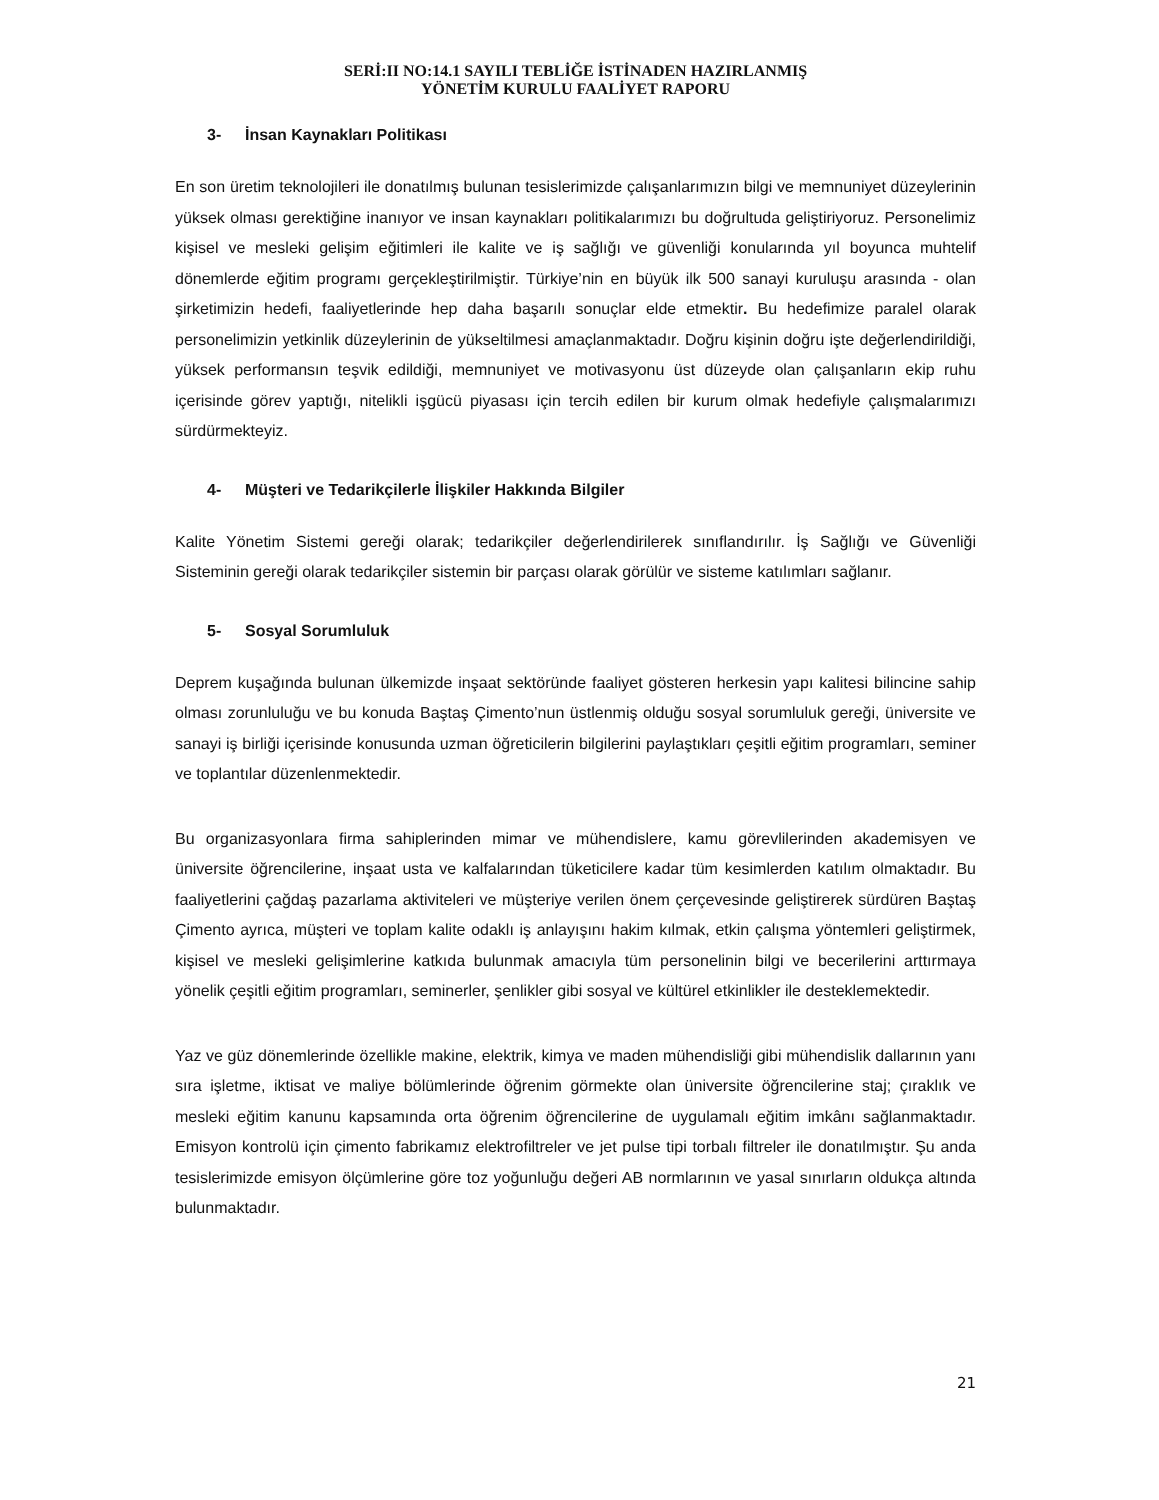SERİ:II NO:14.1 SAYILI TEBLİĞE İSTİNADEN HAZIRLANMIŞ
YÖNETİM KURULU FAALİYET RAPORU
3- İnsan Kaynakları Politikası
En son üretim teknolojileri ile donatılmış bulunan tesislerimizde çalışanlarımızın bilgi ve memnuniyet düzeylerinin yüksek olması gerektiğine inanıyor ve insan kaynakları politikalarımızı bu doğrultuda geliştiriyoruz. Personelimiz kişisel ve mesleki gelişim eğitimleri ile kalite ve iş sağlığı ve güvenliği konularında yıl boyunca muhtelif dönemlerde eğitim programı gerçekleştirilmiştir. Türkiye’nin en büyük ilk 500 sanayi kuruluşu arasında - olan şirketimizin hedefi, faaliyetlerinde hep daha başarılı sonuçlar elde etmektir. Bu hedefimize paralel olarak personelimizin yetkinlik düzeylerinin de yükseltilmesi amaçlanmaktadır. Doğru kişinin doğru işte değerlendirildiği, yüksek performansın teşvik edildiği, memnuniyet ve motivasyonu üst düzeyde olan çalışanların ekip ruhu içerisinde görev yaptığı, nitelikli işgücü piyasası için tercih edilen bir kurum olmak hedefiyle çalışmalarımızı sürdürmekteyiz.
4- Müşteri ve Tedarikçilerle İlişkiler Hakkında Bilgiler
Kalite Yönetim Sistemi gereği olarak; tedarikçiler değerlendirilerek sınıflandırılır. İş Sağlığı ve Güvenliği Sisteminin gereği olarak tedarikçiler sistemin bir parçası olarak görülür ve sisteme katılımları sağlanır.
5- Sosyal Sorumluluk
Deprem kuşağında bulunan ülkemizde inşaat sektöründe faaliyet gösteren herkesin yapı kalitesi bilincine sahip olması zorunluluğu ve bu konuda Baştaş Çimento’nun üstlenmiş olduğu sosyal sorumluluk gereği, üniversite ve sanayi iş birliği içerisinde konusunda uzman öğreticilerin bilgilerini paylaştıkları çeşitli eğitim programları, seminer ve toplantılar düzenlenmektedir.
Bu organizasyonlara firma sahiplerinden mimar ve mühendislere, kamu görevlilerinden akademisyen ve üniversite öğrencilerine, inşaat usta ve kalfalarından tüketicilere kadar tüm kesimlerden katılım olmaktadır. Bu faaliyetlerini çağdaş pazarlama aktiviteleri ve müşteriye verilen önem çerçevesinde geliştirerek sürdüren Baştaş Çimento ayrıca, müşteri ve toplam kalite odaklı iş anlayışını hakim kılmak, etkin çalışma yöntemleri geliştirmek, kişisel ve mesleki gelişimlerine katkıda bulunmak amacıyla tüm personelinin bilgi ve becerilerini arttırmaya yönelik çeşitli eğitim programları, seminerler, şenlikler gibi sosyal ve kültürel etkinlikler ile desteklemektedir.
Yaz ve güz dönemlerinde özellikle makine, elektrik, kimya ve maden mühendisliği gibi mühendislik dallarının yanı sıra işletme, iktisat ve maliye bölümlerinde öğrenim görmekte olan üniversite öğrencilerine staj; çıraklık ve mesleki eğitim kanunu kapsamında orta öğrenim öğrencilerine de uygulamalı eğitim imkânı sağlanmaktadır. Emisyon kontrolü için çimento fabrikamız elektrofiltreler ve jet pulse tipi torbalı filtreler ile donatılmıştır. Şu anda tesislerimizde emisyon ölçümlerine göre toz yoğunluğu değeri AB normlarının ve yasal sınırların oldukça altında bulunmaktadır.
21